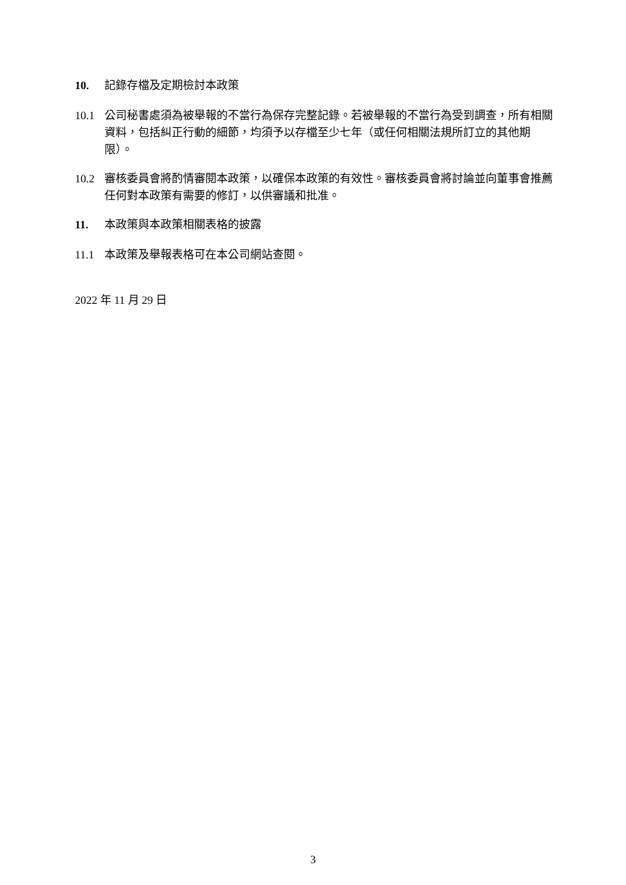10. 記錄存檔及定期檢討本政策
10.1 公司秘書處須為被舉報的不當行為保存完整記錄。若被舉報的不當行為受到調查，所有相關資料，包括糾正行動的細節，均須予以存檔至少七年（或任何相關法規所訂立的其他期限）。
10.2 審核委員會將酌情審閱本政策，以確保本政策的有效性。審核委員會將討論並向董事會推薦任何對本政策有需要的修訂，以供審議和批准。
11. 本政策與本政策相關表格的披露
11.1 本政策及舉報表格可在本公司網站查閱。
2022 年 11 月 29 日
3